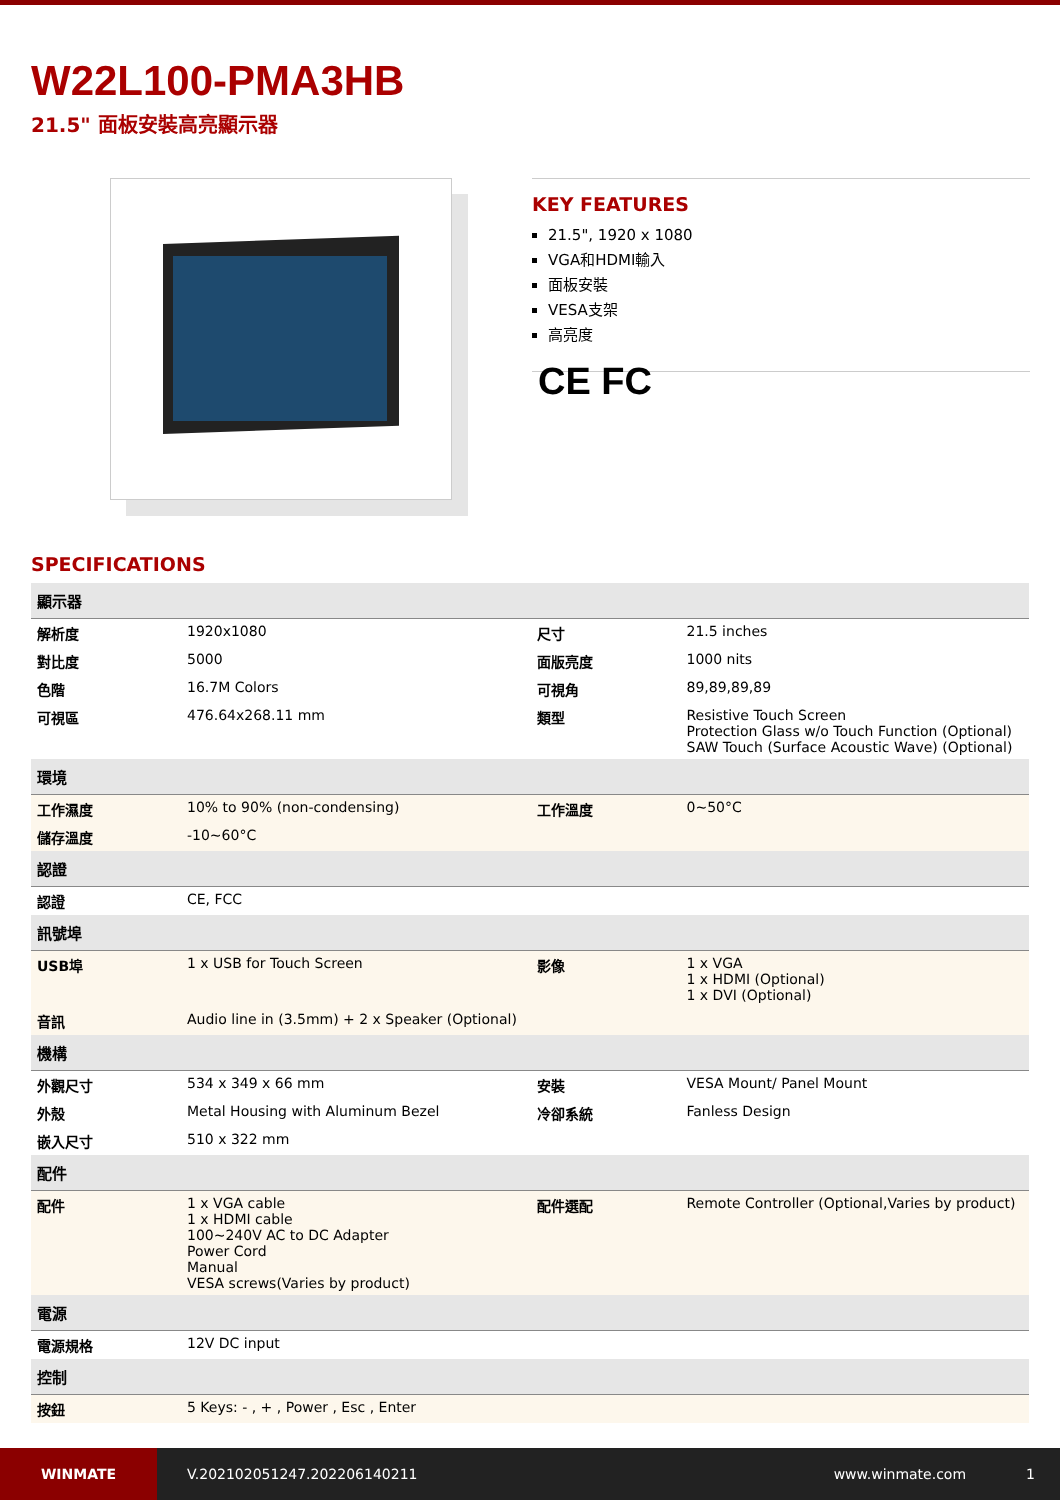W22L100-PMA3HB
21.5" 面板安裝高亮顯示器
KEY FEATURES
21.5", 1920 x 1080
VGA和HDMI輸入
面板安裝
VESA支架
高亮度
CE FC
SPECIFICATIONS
| 顯示器 | | | |
| 解析度 | 1920x1080 | 尺寸 | 21.5 inches |
| 對比度 | 5000 | 面版亮度 | 1000 nits |
| 色階 | 16.7M Colors | 可視角 | 89,89,89,89 |
| 可視區 | 476.64x268.11 mm | 類型 | Resistive Touch Screen Protection Glass w/o Touch Function (Optional) SAW Touch (Surface Acoustic Wave) (Optional) |
| 環境 | | | |
| 工作濕度 | 10% to 90% (non-condensing) | 工作溫度 | 0~50°C |
| 儲存溫度 | -10~60°C | | |
| 認證 | | | |
| 認證 | CE, FCC | | |
| 訊號埠 | | | |
| USB埠 | 1 x USB for Touch Screen | 影像 | 1 x VGA 1 x HDMI (Optional) 1 x DVI (Optional) |
| 音訊 | Audio line in (3.5mm) + 2 x Speaker (Optional) | | |
| 機構 | | | |
| 外觀尺寸 | 534 x 349 x 66 mm | 安裝 | VESA Mount/ Panel Mount |
| 外殼 | Metal Housing with Aluminum Bezel | 冷卻系統 | Fanless Design |
| 嵌入尺寸 | 510 x 322 mm | | |
| 配件 | | | |
| 配件 | 1 x VGA cable 1 x HDMI cable 100~240V AC to DC Adapter Power Cord Manual VESA screws(Varies by product) | 配件選配 | Remote Controller (Optional,Varies by product) |
| 電源 | | | |
| 電源規格 | 12V DC input | | |
| 控制 | | | |
| 按鈕 | 5 Keys: - , + , Power , Esc , Enter | | |
WINMATE
V.202102051247.202206140211 www.winmate.com 1